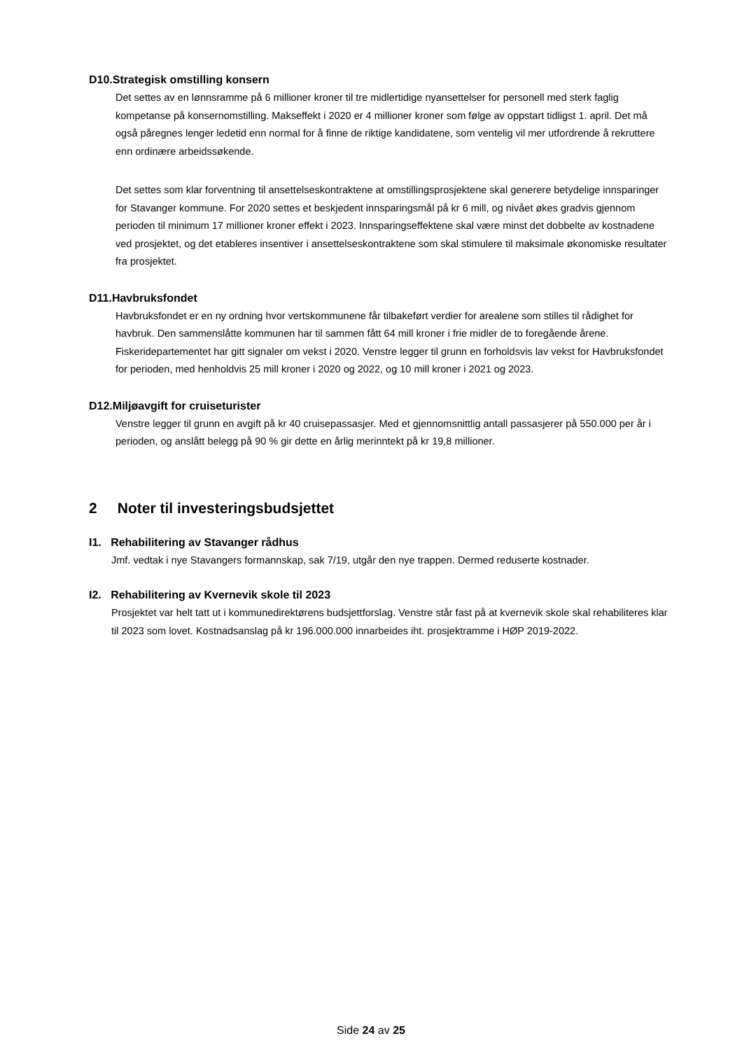D10.Strategisk omstilling konsern
Det settes av en lønnsramme på 6 millioner kroner til tre midlertidige nyansettelser for personell med sterk faglig kompetanse på konsernomstilling. Makseffekt i 2020 er 4 millioner kroner som følge av oppstart tidligst 1. april. Det må også påregnes lenger ledetid enn normal for å finne de riktige kandidatene, som ventelig vil mer utfordrende å rekruttere enn ordinære arbeidssøkende.
Det settes som klar forventning til ansettelseskontraktene at omstillingsprosjektene skal generere betydelige innsparinger for Stavanger kommune. For 2020 settes et beskjedent innsparingsmål på kr 6 mill, og nivået økes gradvis gjennom perioden til minimum 17 millioner kroner effekt i 2023. Innsparingseffektene skal være minst det dobbelte av kostnadene ved prosjektet, og det etableres insentiver i ansettelseskontraktene som skal stimulere til maksimale økonomiske resultater fra prosjektet.
D11.Havbruksfondet
Havbruksfondet er en ny ordning hvor vertskommunene får tilbakeført verdier for arealene som stilles til rådighet for havbruk. Den sammenslåtte kommunen har til sammen fått 64 mill kroner i frie midler de to foregående årene. Fiskeridepartementet har gitt signaler om vekst i 2020. Venstre legger til grunn en forholdsvis lav vekst for Havbruksfondet for perioden, med henholdvis 25 mill kroner i 2020 og 2022, og 10 mill kroner i 2021 og 2023.
D12.Miljøavgift for cruiseturister
Venstre legger til grunn en avgift på kr 40 cruisepassasjer. Med et gjennomsnittlig antall passasjerer på 550.000 per år i perioden, og anslått belegg på 90 % gir dette en årlig merinntekt på kr 19,8 millioner.
2 Noter til investeringsbudsjettet
I1. Rehabilitering av Stavanger rådhus
Jmf. vedtak i nye Stavangers formannskap, sak 7/19, utgår den nye trappen. Dermed reduserte kostnader.
I2. Rehabilitering av Kvernevik skole til 2023
Prosjektet var helt tatt ut i kommunedirektørens budsjettforslag. Venstre står fast på at kvernevik skole skal rehabiliteres klar til 2023 som lovet. Kostnadsanslag på kr 196.000.000 innarbeides iht. prosjektramme i HØP 2019-2022.
Side 24 av 25